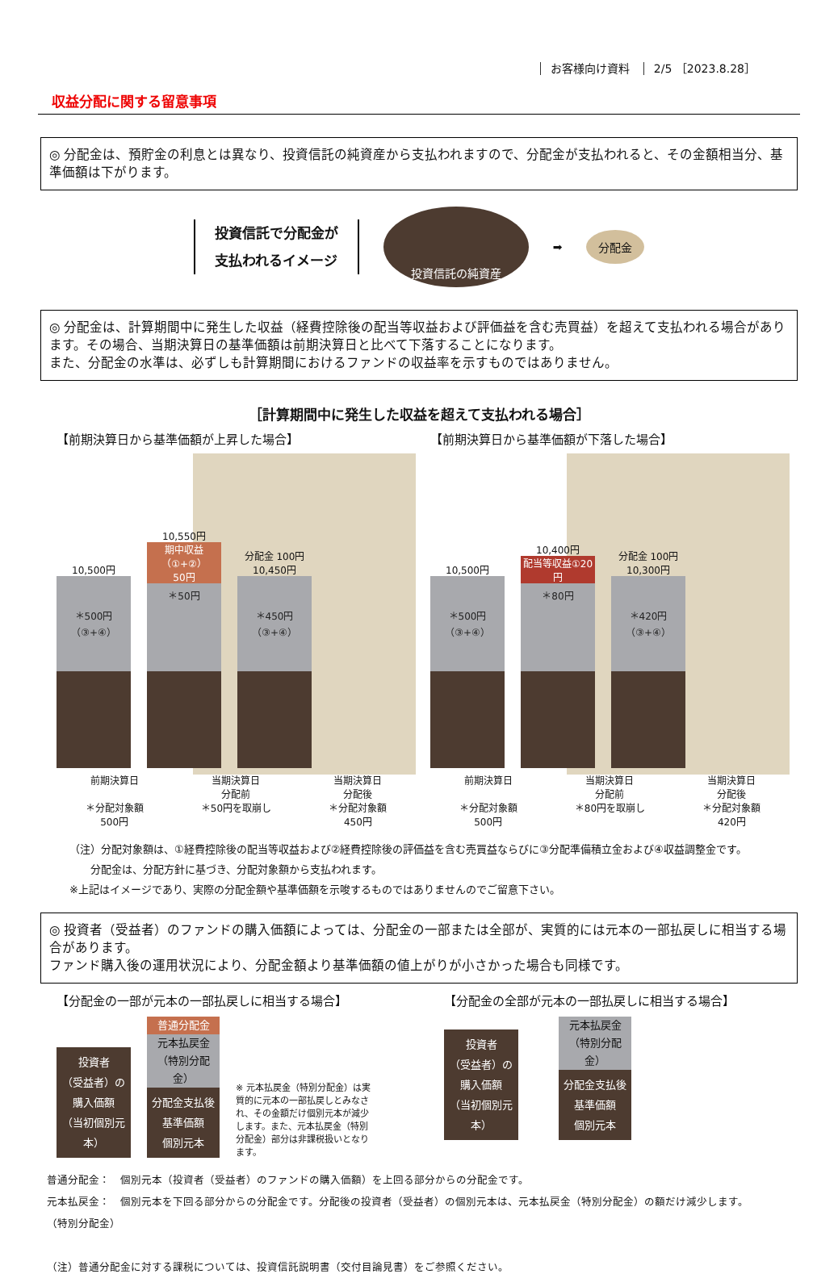お客様向け資料 2/5 ［2023.8.28］
収益分配に関する留意事項
◎ 分配金は、預貯金の利息とは異なり、投資信託の純資産から支払われますので、分配金が支払われると、その金額相当分、基準価額は下がります。
投資信託で分配金が
支払われるイメージ
投資信託の純資産
➡
分配金
◎ 分配金は、計算期間中に発生した収益（経費控除後の配当等収益および評価益を含む売買益）を超えて支払われる場合があります。その場合、当期決算日の基準価額は前期決算日と比べて下落することになります。
また、分配金の水準は、必ずしも計算期間におけるファンドの収益率を示すものではありません。
［計算期間中に発生した収益を超えて支払われる場合］
【前期決算日から基準価額が上昇した場合】
10,500円
＊500円
（③+④）
10,550円
期中収益（①+②）
50円
＊50円
分配金 100円
10,450円
＊450円
（③+④）
前期決算日
＊分配対象額
500円
当期決算日
分配前
＊50円を取崩し
当期決算日
分配後
＊分配対象額
450円
【前期決算日から基準価額が下落した場合】
10,500円
＊500円
（③+④）
10,400円
配当等収益①20円
＊80円
分配金 100円
10,300円
＊420円
（③+④）
前期決算日
＊分配対象額
500円
当期決算日
分配前
＊80円を取崩し
当期決算日
分配後
＊分配対象額
420円
（注）分配対象額は、①経費控除後の配当等収益および②経費控除後の評価益を含む売買益ならびに③分配準備積立金および④収益調整金です。
　　分配金は、分配方針に基づき、分配対象額から支払われます。
※上記はイメージであり、実際の分配金額や基準価額を示唆するものではありませんのでご留意下さい。
◎ 投資者（受益者）のファンドの購入価額によっては、分配金の一部または全部が、実質的には元本の一部払戻しに相当する場合があります。
ファンド購入後の運用状況により、分配金額より基準価額の値上がりが小さかった場合も同様です。
【分配金の一部が元本の一部払戻しに相当する場合】
投資者
（受益者）の
購入価額
（当初個別元本）
普通分配金
元本払戻金
（特別分配金）
分配金支払後
基準価額
個別元本
※ 元本払戻金（特別分配金）は実質的に元本の一部払戻しとみなされ、その金額だけ個別元本が減少します。また、元本払戻金（特別分配金）部分は非課税扱いとなります。
【分配金の全部が元本の一部払戻しに相当する場合】
投資者
（受益者）の
購入価額
（当初個別元本）
元本払戻金
（特別分配金）
分配金支払後
基準価額
個別元本
普通分配金：　個別元本（投資者（受益者）のファンドの購入価額）を上回る部分からの分配金です。
元本払戻金：　個別元本を下回る部分からの分配金です。分配後の投資者（受益者）の個別元本は、元本払戻金（特別分配金）の額だけ減少します。
（特別分配金）
（注）普通分配金に対する課税については、投資信託説明書（交付目論見書）をご参照ください。